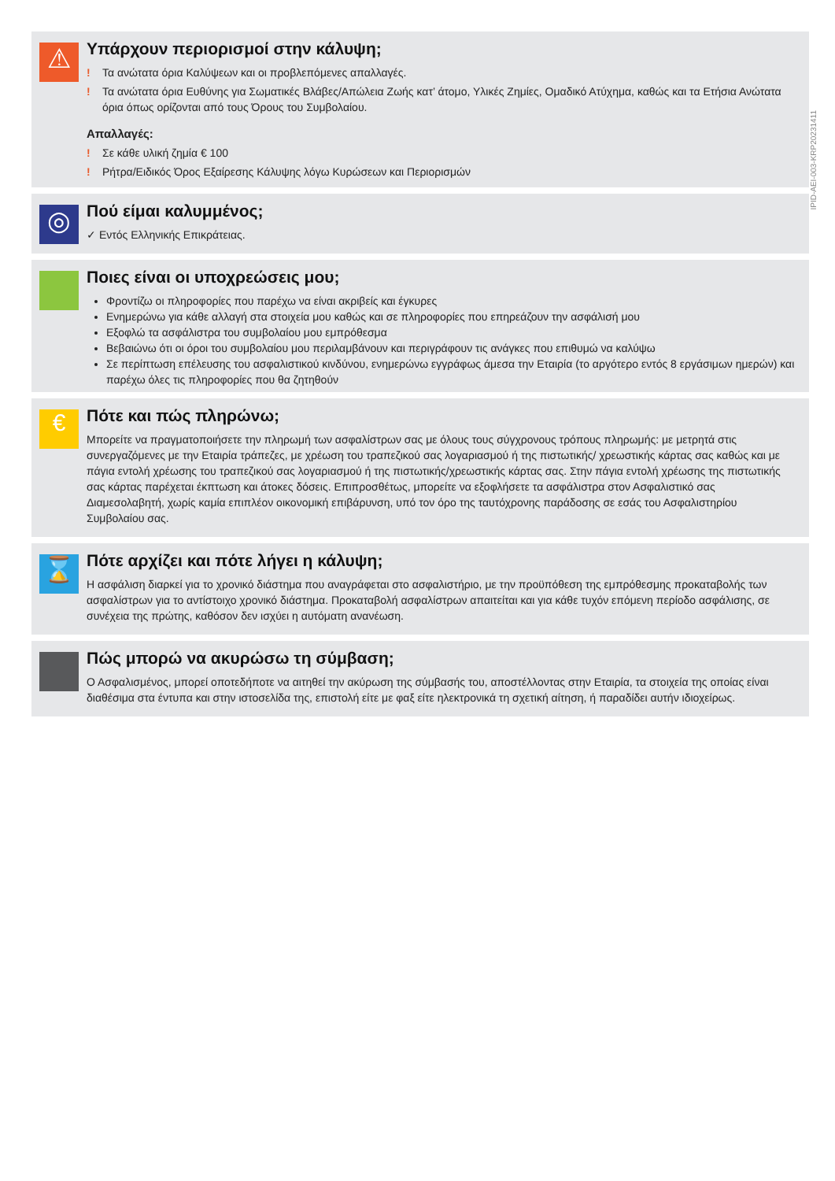⚠
Υπάρχουν περιορισμοί στην κάλυψη;
! Τα ανώτατα όρια Καλύψεων και οι προβλεπόμενες απαλλαγές.
! Τα ανώτατα όρια Ευθύνης για Σωματικές Βλάβες/Απώλεια Ζωής κατ’ άτομο, Υλικές Ζημίες, Ομαδικό Ατύχημα, καθώς και τα Ετήσια Ανώτατα όρια όπως ορίζονται από τους Όρους του Συμβολαίου.
Απαλλαγές:
! Σε κάθε υλική ζημία € 100
! Ρήτρα/Ειδικός Όρος Εξαίρεσης Κάλυψης λόγω Κυρώσεων και Περιορισμών
◎
Πού είμαι καλυμμένος;
✓ Εντός Ελληνικής Επικράτειας.
Ποιες είναι οι υποχρεώσεις μου;
Φροντίζω οι πληροφορίες που παρέχω να είναι ακριβείς και έγκυρες
Ενημερώνω για κάθε αλλαγή στα στοιχεία μου καθώς και σε πληροφορίες που επηρεάζουν την ασφάλισή μου
Εξοφλώ τα ασφάλιστρα του συμβολαίου μου εμπρόθεσμα
Βεβαιώνω ότι οι όροι του συμβολαίου μου περιλαμβάνουν και περιγράφουν τις ανάγκες που επιθυμώ να καλύψω
Σε περίπτωση επέλευσης του ασφαλιστικού κινδύνου, ενημερώνω εγγράφως άμεσα την Εταιρία (το αργότερο εντός 8 εργάσιμων ημερών) και παρέχω όλες τις πληροφορίες που θα ζητηθούν
€
Πότε και πώς πληρώνω;
Μπορείτε να πραγματοποιήσετε την πληρωμή των ασφαλίστρων σας με όλους τους σύγχρονους τρόπους πληρωμής: με μετρητά στις συνεργαζόμενες με την Εταιρία τράπεζες, με χρέωση του τραπεζικού σας λογαριασμού ή της πιστωτικής/ χρεωστικής κάρτας σας καθώς και με πάγια εντολή χρέωσης του τραπεζικού σας λογαριασμού ή της πιστωτικής/χρεωστικής κάρτας σας. Στην πάγια εντολή χρέωσης της πιστωτικής σας κάρτας παρέχεται έκπτωση και άτοκες δόσεις. Επιπροσθέτως, μπορείτε να εξοφλήσετε τα ασφάλιστρα στον Ασφαλιστικό σας Διαμεσολαβητή, χωρίς καμία επιπλέον οικονομική επιβάρυνση, υπό τον όρο της ταυτόχρονης παράδοσης σε εσάς του Ασφαλιστηρίου Συμβολαίου σας.
⌛
Πότε αρχίζει και πότε λήγει η κάλυψη;
Η ασφάλιση διαρκεί για το χρονικό διάστημα που αναγράφεται στο ασφαλιστήριο, με την προϋπόθεση της εμπρόθεσμης προκαταβολής των ασφαλίστρων για το αντίστοιχο χρονικό διάστημα. Προκαταβολή ασφαλίστρων απαιτείται και για κάθε τυχόν επόμενη περίοδο ασφάλισης, σε συνέχεια της πρώτης, καθόσον δεν ισχύει η αυτόματη ανανέωση.
Πώς μπορώ να ακυρώσω τη σύμβαση;
Ο Ασφαλισμένος, μπορεί οποτεδήποτε να αιτηθεί την ακύρωση της σύμβασής του, αποστέλλοντας στην Εταιρία, τα στοιχεία της οποίας είναι διαθέσιμα στα έντυπα και στην ιστοσελίδα της, επιστολή είτε με φαξ είτε ηλεκτρονικά τη σχετική αίτηση, ή παραδίδει αυτήν ιδιοχείρως.
IPID-AEI-003-KRP20231411